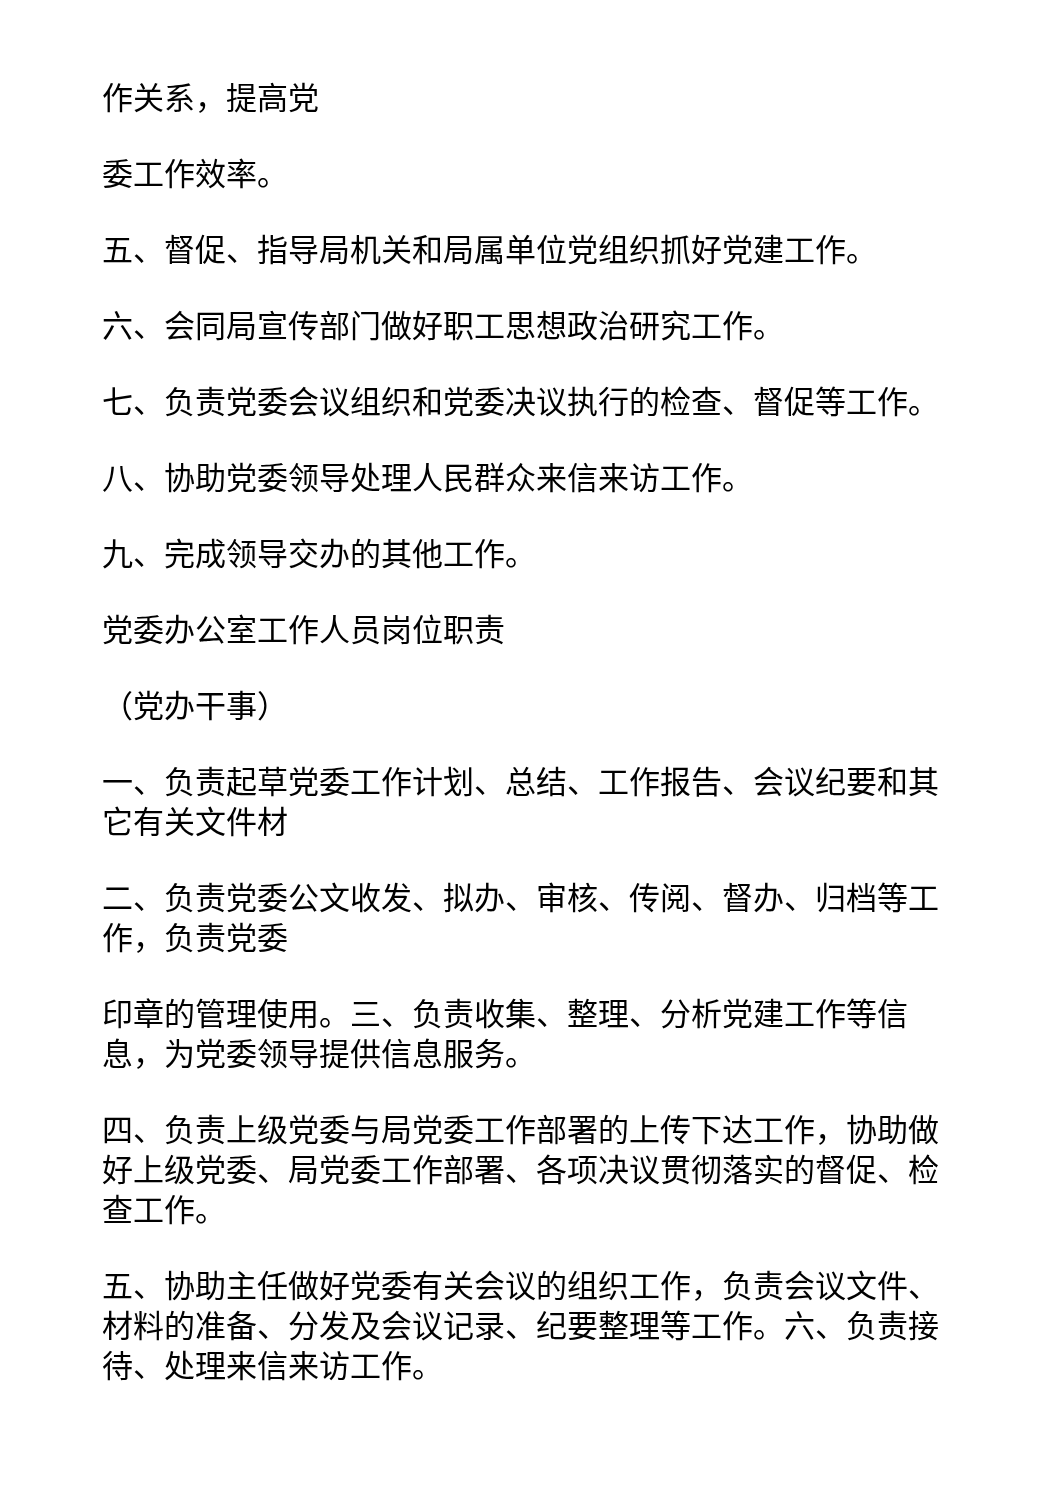作关系，提高党
委工作效率。
五、督促、指导局机关和局属单位党组织抓好党建工作。
六、会同局宣传部门做好职工思想政治研究工作。
七、负责党委会议组织和党委决议执行的检查、督促等工作。
八、协助党委领导处理人民群众来信来访工作。
九、完成领导交办的其他工作。
党委办公室工作人员岗位职责
（党办干事）
一、负责起草党委工作计划、总结、工作报告、会议纪要和其它有关文件材
二、负责党委公文收发、拟办、审核、传阅、督办、归档等工作，负责党委
印章的管理使用。三、负责收集、整理、分析党建工作等信息，为党委领导提供信息服务。
四、负责上级党委与局党委工作部署的上传下达工作，协助做好上级党委、局党委工作部署、各项决议贯彻落实的督促、检查工作。
五、协助主任做好党委有关会议的组织工作，负责会议文件、材料的准备、分发及会议记录、纪要整理等工作。六、负责接待、处理来信来访工作。